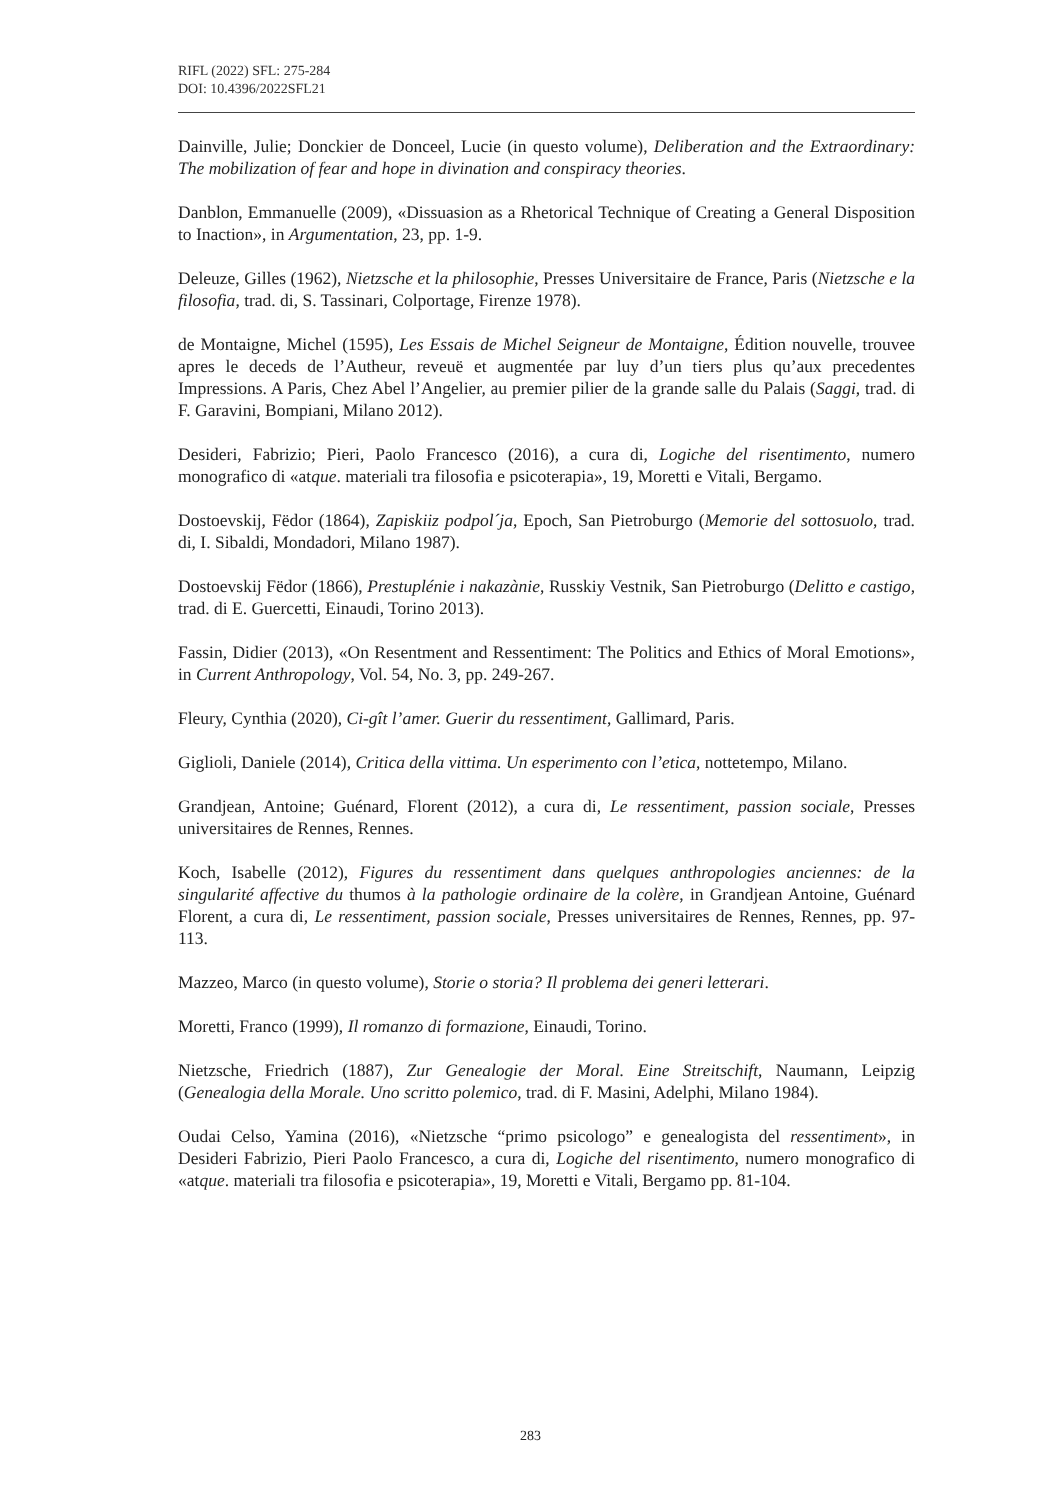RIFL (2022) SFL: 275-284
DOI: 10.4396/2022SFL21
Dainville, Julie; Donckier de Donceel, Lucie (in questo volume), Deliberation and the Extraordinary: The mobilization of fear and hope in divination and conspiracy theories.
Danblon, Emmanuelle (2009), «Dissuasion as a Rhetorical Technique of Creating a General Disposition to Inaction», in Argumentation, 23, pp. 1-9.
Deleuze, Gilles (1962), Nietzsche et la philosophie, Presses Universitaire de France, Paris (Nietzsche e la filosofia, trad. di, S. Tassinari, Colportage, Firenze 1978).
de Montaigne, Michel (1595), Les Essais de Michel Seigneur de Montaigne, Édition nouvelle, trouvee apres le deceds de l’Autheur, reveuë et augmentée par luy d’un tiers plus qu’aux precedentes Impressions. A Paris, Chez Abel l’Angelier, au premier pilier de la grande salle du Palais (Saggi, trad. di F. Garavini, Bompiani, Milano 2012).
Desideri, Fabrizio; Pieri, Paolo Francesco (2016), a cura di, Logiche del risentimento, numero monografico di «atque. materiali tra filosofia e psicoterapia», 19, Moretti e Vitali, Bergamo.
Dostoevskij, Fëdor (1864), Zapiskiiz podpol´ja, Epoch, San Pietroburgo (Memorie del sottosuolo, trad. di, I. Sibaldi, Mondadori, Milano 1987).
Dostoevskij Fëdor (1866), Prestuplénie i nakazànie, Russkiy Vestnik, San Pietroburgo (Delitto e castigo, trad. di E. Guercetti, Einaudi, Torino 2013).
Fassin, Didier (2013), «On Resentment and Ressentiment: The Politics and Ethics of Moral Emotions», in Current Anthropology, Vol. 54, No. 3, pp. 249-267.
Fleury, Cynthia (2020), Ci-gît l’amer. Guerir du ressentiment, Gallimard, Paris.
Giglioli, Daniele (2014), Critica della vittima. Un esperimento con l’etica, nottetempo, Milano.
Grandjean, Antoine; Guénard, Florent (2012), a cura di, Le ressentiment, passion sociale, Presses universitaires de Rennes, Rennes.
Koch, Isabelle (2012), Figures du ressentiment dans quelques anthropologies anciennes: de la singularité affective du thumos à la pathologie ordinaire de la colère, in Grandjean Antoine, Guénard Florent, a cura di, Le ressentiment, passion sociale, Presses universitaires de Rennes, Rennes, pp. 97-113.
Mazzeo, Marco (in questo volume), Storie o storia? Il problema dei generi letterari.
Moretti, Franco (1999), Il romanzo di formazione, Einaudi, Torino.
Nietzsche, Friedrich (1887), Zur Genealogie der Moral. Eine Streitschift, Naumann, Leipzig (Genealogia della Morale. Uno scritto polemico, trad. di F. Masini, Adelphi, Milano 1984).
Oudai Celso, Yamina (2016), «Nietzsche “primo psicologo” e genealogista del ressentiment», in Desideri Fabrizio, Pieri Paolo Francesco, a cura di, Logiche del risentimento, numero monografico di «atque. materiali tra filosofia e psicoterapia», 19, Moretti e Vitali, Bergamo pp. 81-104.
283